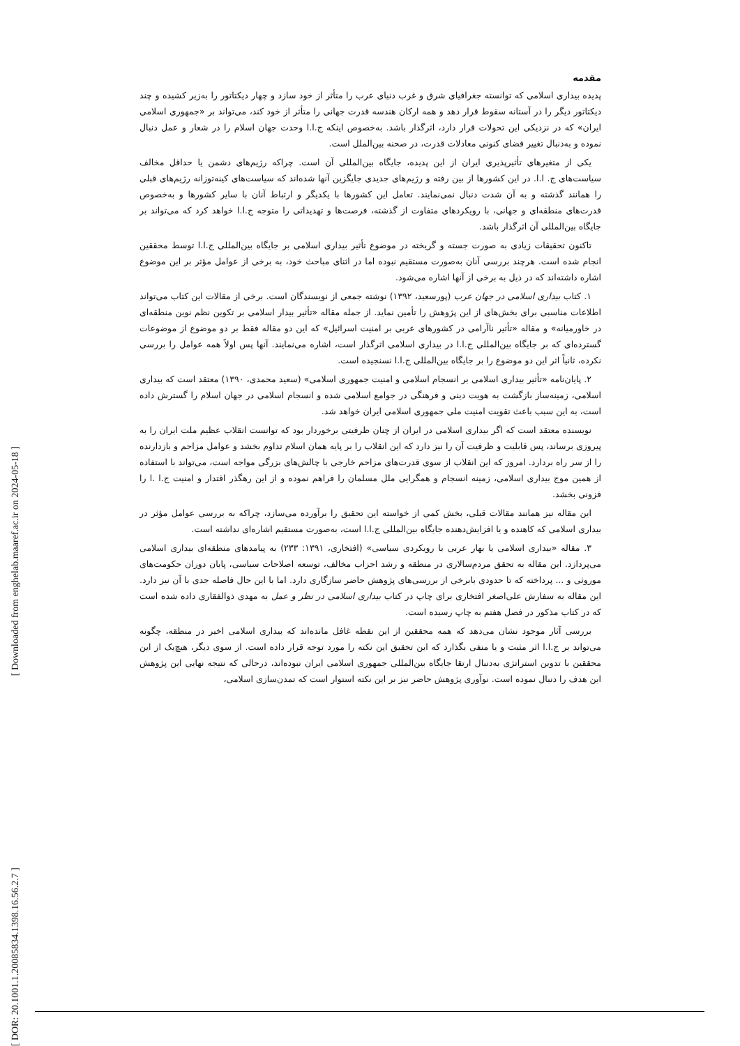[ Downloaded from enghelab.maaref.ac.ir on 2024-05-18 ]
[ DOR: 20.1001.1.20085834.1398.16.56.2.7 ]
مقدمه
پدیده بیداری اسلامی که توانسته جغرافیای شرق و غرب دنیای عرب را متأثر از خود سازد و چهار دیکتاتور را به‌زیر کشیده و چند دیکتاتور دیگر را در آستانه سقوط قرار دهد و همه ارکان هندسه قدرت جهانی را متأثر از خود کند، می‌تواند بر «جمهوری اسلامی ایران» که در نزدیکی این تحولات قرار دارد، اثرگذار باشد. به‌خصوص اینکه ج.ا.ا وحدت جهان اسلام را در شعار و عمل دنبال نموده و به‌دنبال تغییر فضای کنونی معادلات قدرت، در صحنه بین‌الملل است.
یکی از متغیرهای تأثیرپذیری ایران از این پدیده، جایگاه بین‌المللی آن است. چراکه رژیم‌های دشمن یا حداقل مخالف سیاست‌های ج. ا.ا. در این کشورها از بین رفته و رژیم‌های جدیدی جایگزین آنها شده‌اند که سیاست‌های کینه‌توزانه رژیم‌های قبلی را همانند گذشته و به آن شدت دنبال نمی‌نمایند. تعامل این کشورها با یکدیگر و ارتباط آنان با سایر کشورها و به‌خصوص قدرت‌های منطقه‌ای و جهانی، با رویکردهای متفاوت از گذشته، فرصت‌ها و تهدیداتی را متوجه ج.ا.ا خواهد کرد که می‌تواند بر جایگاه بین‌المللی آن اثرگذار باشد.
تاکنون تحقیقات زیادی به صورت جسته و گریخته در موضوع تأثیر بیداری اسلامی بر جایگاه بین‌المللی ج.ا.ا توسط محققین انجام شده است. هرچند بررسی آنان به‌صورت مستقیم نبوده اما در اثنای مباحث خود، به برخی از عوامل مؤثر بر این موضوع اشاره داشته‌اند که در ذیل به برخی از آنها اشاره می‌شود.
۱. کتاب بیداری اسلامی در جهان عرب (پورسعید، ۱۳۹۲) نوشته جمعی از نویسندگان است. برخی از مقالات این کتاب می‌تواند اطلاعات مناسبی برای بخش‌های از این پژوهش را تأمین نماید. از جمله مقاله «تأثیر بیدار اسلامی بر تکوین نظم نوین منطقه‌ای در خاورمیانه» و مقاله «تأثیر ناآرامی در کشورهای عربی بر امنیت اسرائیل» که این دو مقاله فقط بر دو موضوع از موضوعات گسترده‌ای که بر جایگاه بین‌المللی ج.ا.ا در بیداری اسلامی اثرگذار است، اشاره می‌نمایند. آنها پس اولاً همه عوامل را بررسی نکرده، ثانیاً اثر این دو موضوع را بر جایگاه بین‌المللی ج.ا.ا نسنجیده است.
۲. پایان‌نامه «تأثیر بیداری اسلامی بر انسجام اسلامی و امنیت جمهوری اسلامی» (سعید محمدی، ۱۳۹۰) معتقد است که بیداری اسلامی، زمینه‌ساز بازگشت به هویت دینی و فرهنگی در جوامع اسلامی شده و انسجام اسلامی در جهان اسلام را گسترش داده است، به این سبب باعث تقویت امنیت ملی جمهوری اسلامی ایران خواهد شد.
نویسنده معتقد است که اگر بیداری اسلامی در ایران از چنان ظرفیتی برخوردار بود که توانست انقلاب عظیم ملت ایران را به پیروزی برساند، پس قابلیت و ظرفیت آن را نیز دارد که این انقلاب را بر پایه همان اسلام تداوم بخشد و عوامل مزاحم و بازدارنده را از سر راه بردارد. امروز که این انقلاب از سوی قدرت‌های مزاحم خارجی با چالش‌های بزرگی مواجه است، می‌تواند با استفاده از همین موج بیداری اسلامی، زمینه انسجام و همگرایی ملل مسلمان را فراهم نموده و از این رهگذر اقتدار و امنیت ج.ا .ا را فزونی بخشد.
این مقاله نیز همانند مقالات قبلی، بخش کمی از خواسته این تحقیق را برآورده می‌سازد، چراکه به بررسی عوامل مؤثر در بیداری اسلامی که کاهنده و یا افزایش‌دهنده جایگاه بین‌المللی ج.ا.ا است، به‌صورت مستقیم اشاره‌ای نداشته است.
۳. مقاله «بیداری اسلامی یا بهار عربی با رویکردی سیاسی» (افتخاری، ۱۳۹۱: ۲۳۳) به پیامدهای منطقه‌ای بیداری اسلامی می‌پردازد. این مقاله به تحقق مردم‌سالاری در منطقه و رشد احزاب مخالف، توسعه اصلاحات سیاسی، پایان دوران حکومت‌های موروثی و ... پرداخته که تا حدودی بابرخی از بررسی‌های پژوهش حاضر سازگاری دارد. اما با این حال فاصله جدی با آن نیز دارد. این مقاله به سفارش علی‌اصغر افتخاری برای چاپ در کتاب بیداری اسلامی در نظر و عمل به مهدی ذوالفقاری داده شده است که در کتاب مذکور در فصل هفتم به چاپ رسیده است.
بررسی آثار موجود نشان می‌دهد که همه محققین از این نقطه غافل مانده‌اند که بیداری اسلامی اخیر در منطقه، چگونه می‌تواند بر ج.ا.ا اثر مثبت و یا منفی بگذارد که این تحقیق این نکته را مورد توجه قرار داده است. از سوی دیگر، هیچ‌یک از این محققین با تدوین استراتژی به‌دنبال ارتقا جایگاه بین‌المللی جمهوری اسلامی ایران نبوده‌اند، درحالی که نتیجه نهایی این پژوهش این هدف را دنبال نموده است. نوآوری پژوهش حاضر نیز بر این نکته استوار است که تمدن‌سازی اسلامی،